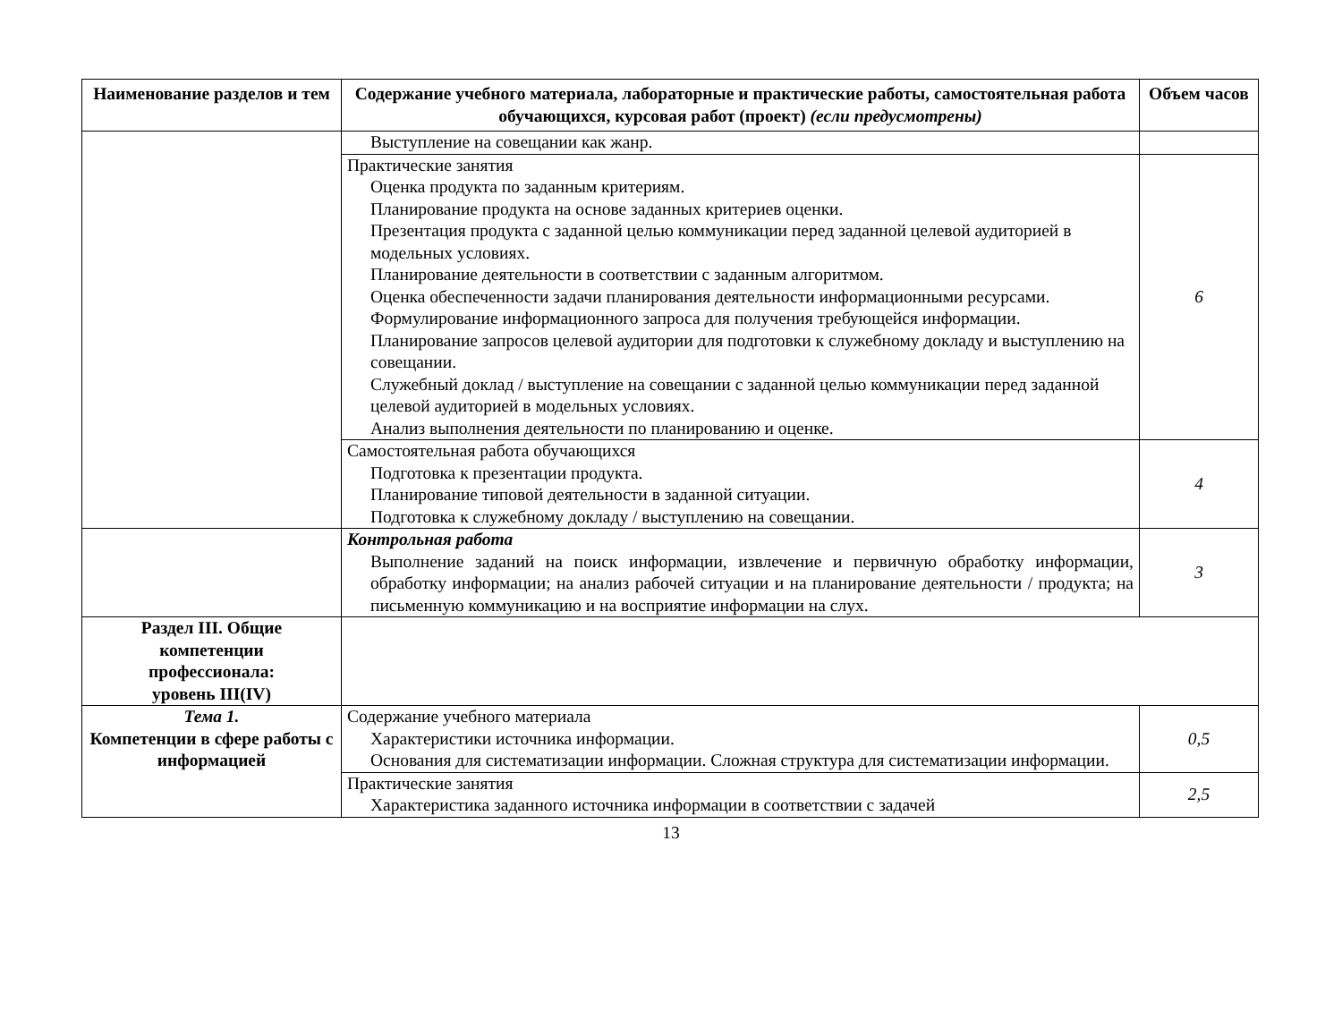| Наименование разделов и тем | Содержание учебного материала, лабораторные и практические работы, самостоятельная работа обучающихся, курсовая работ (проект) (если предусмотрены) | Объем часов |
| --- | --- | --- |
| | Выступление на совещании как жанр. | |
| | Практические занятия Оценка продукта по заданным критериям. Планирование продукта на основе заданных критериев оценки. Презентация продукта с заданной целью коммуникации перед заданной целевой аудиторией в модельных условиях. Планирование деятельности в соответствии с заданным алгоритмом. Оценка обеспеченности задачи планирования деятельности информационными ресурсами. Формулирование информационного запроса для получения требующейся информации. Планирование запросов целевой аудитории для подготовки к служебному докладу и выступлению на совещании. Служебный доклад / выступление на совещании с заданной целью коммуникации перед заданной целевой аудиторией в модельных условиях. Анализ выполнения деятельности по планированию и оценке. | 6 |
| | Самостоятельная работа обучающихся Подготовка к презентации продукта. Планирование типовой деятельности в заданной ситуации. Подготовка к служебному докладу / выступлению на совещании. | 4 |
| | Контрольная работа Выполнение заданий на поиск информации, извлечение и первичную обработку информации, обработку информации; на анализ рабочей ситуации и на планирование деятельности / продукта; на письменную коммуникацию и на восприятие информации на слух. | 3 |
| Раздел III. Общие компетенции профессионала: уровень III(IV) | | |
| Тема 1. Компетенции в сфере работы с информацией | Содержание учебного материала Характеристики источника информации. Основания для систематизации информации. Сложная структура для систематизации информации. | 0,5 |
| | Практические занятия Характеристика заданного источника информации в соответствии с задачей | 2,5 |
13